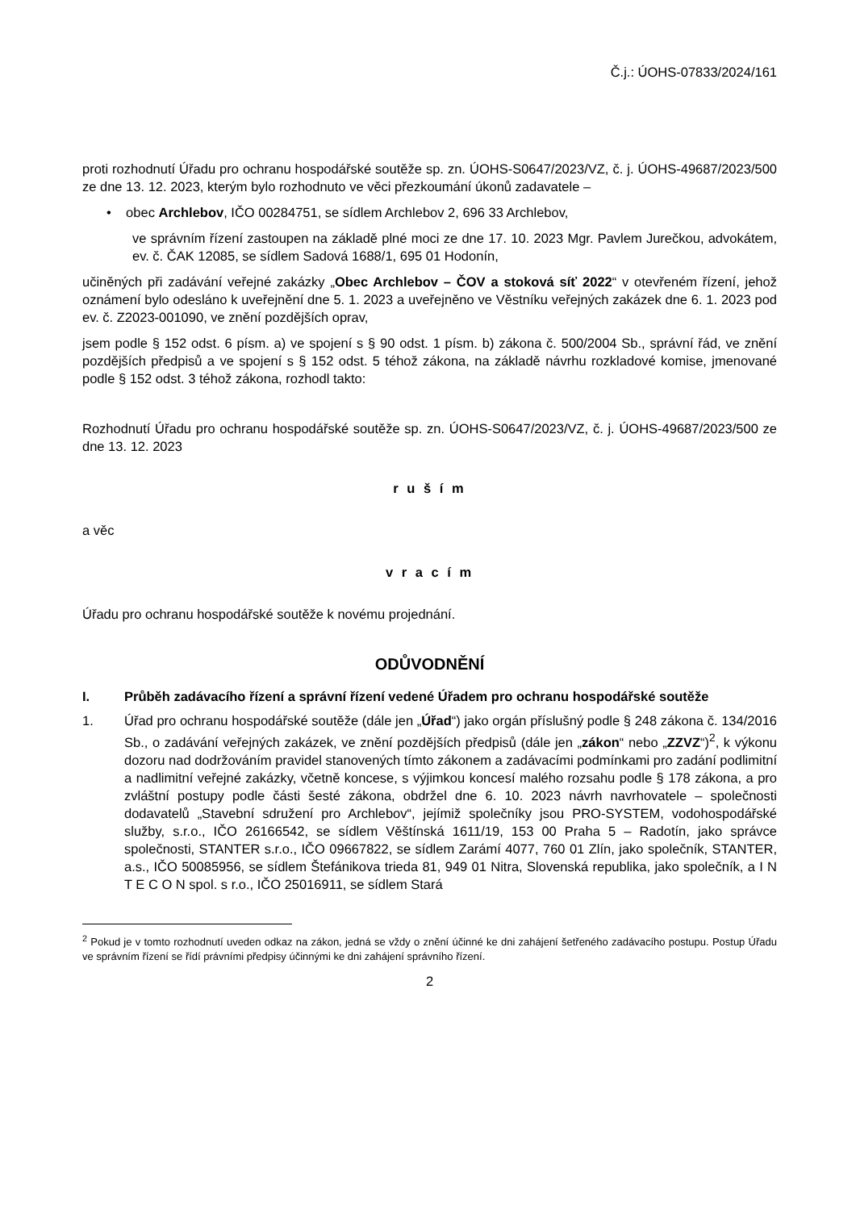Č.j.: ÚOHS-07833/2024/161
proti rozhodnutí Úřadu pro ochranu hospodářské soutěže sp. zn. ÚOHS-S0647/2023/VZ, č. j. ÚOHS-49687/2023/500 ze dne 13. 12. 2023, kterým bylo rozhodnuto ve věci přezkoumání úkonů zadavatele –
• obec Archlebov, IČO 00284751, se sídlem Archlebov 2, 696 33 Archlebov,
ve správním řízení zastoupen na základě plné moci ze dne 17. 10. 2023 Mgr. Pavlem Jurečkou, advokátem, ev. č. ČAK 12085, se sídlem Sadová 1688/1, 695 01 Hodonín,
učiněných při zadávání veřejné zakázky „Obec Archlebov – ČOV a stoková síť 2022“ v otevřeném řízení, jehož oznámení bylo odesláno k uveřejnění dne 5. 1. 2023 a uveřejněno ve Věstníku veřejných zakázek dne 6. 1. 2023 pod ev. č. Z2023-001090, ve znění pozdějších oprav,
jsem podle § 152 odst. 6 písm. a) ve spojení s § 90 odst. 1 písm. b) zákona č. 500/2004 Sb., správní řád, ve znění pozdějších předpisů a ve spojení s § 152 odst. 5 téhož zákona, na základě návrhu rozkladové komise, jmenované podle § 152 odst. 3 téhož zákona, rozhodl takto:
Rozhodnutí Úřadu pro ochranu hospodářské soutěže sp. zn. ÚOHS-S0647/2023/VZ, č. j. ÚOHS-49687/2023/500 ze dne 13. 12. 2023
r u š í m
a věc
v r a c í m
Úřadu pro ochranu hospodářské soutěže k novému projednání.
ODŮVODNĚNÍ
I. Průběh zadávacího řízení a správní řízení vedené Úřadem pro ochranu hospodářské soutěže
1. Úřad pro ochranu hospodářské soutěže (dále jen „Úřad“) jako orgán příslušný podle § 248 zákona č. 134/2016 Sb., o zadávání veřejných zakázek, ve znění pozdějších předpisů (dále jen „zákon“ nebo „ZZVZ“)<sup>2</sup>, k výkonu dozoru nad dodržováním pravidel stanovených tímto zákonem a zadávacími podmínkami pro zadání podlimitní a nadlimitní veřejné zakázky, včetně koncese, s výjimkou koncesí malého rozsahu podle § 178 zákona, a pro zvláštní postupy podle části šesté zákona, obdržel dne 6. 10. 2023 návrh navrhovatele – společnosti dodavatelů „Stavební sdružení pro Archlebov“, jejímiž společníky jsou PRO-SYSTEM, vodohospodářské služby, s.r.o., IČO 26166542, se sídlem Věštínská 1611/19, 153 00 Praha 5 – Radotín, jako správce společnosti, STANTER s.r.o., IČO 09667822, se sídlem Zarámí 4077, 760 01 Zlín, jako společník, STANTER, a.s., IČO 50085956, se sídlem Štefánikova trieda 81, 949 01 Nitra, Slovenská republika, jako společník, a I N T E C O N spol. s r.o., IČO 25016911, se sídlem Stará
<sup>2</sup> Pokud je v tomto rozhodnutí uveden odkaz na zákon, jedná se vždy o znění účinné ke dni zahájení šetřeného zadávacího postupu. Postup Úřadu ve správním řízení se řídí právními předpisy účinnými ke dni zahájení správního řízení.
2